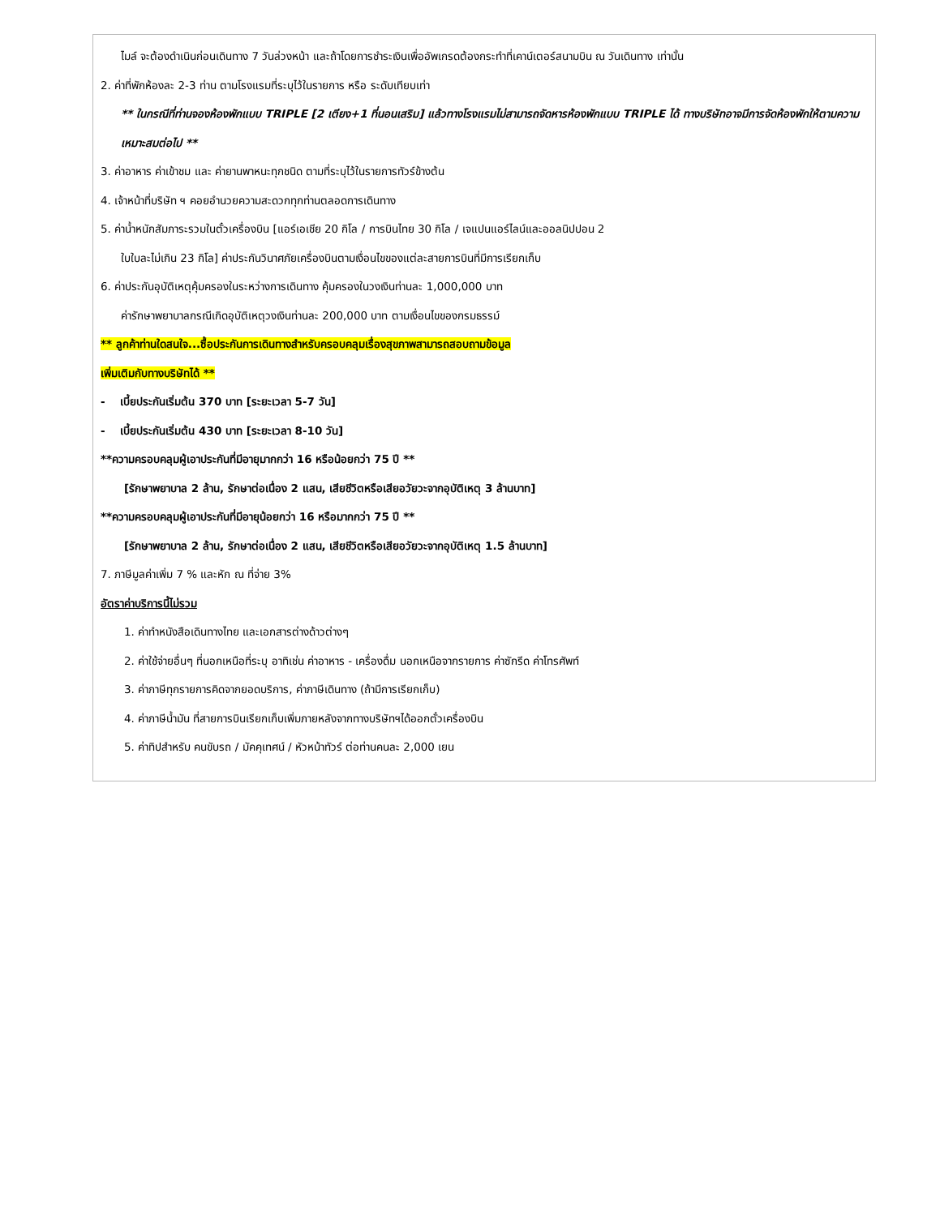ไมล์ จะต้องดำเนินก่อนเดินทาง 7 วันล่วงหน้า และถ้าโดยการชำระเงินเพื่ออัพเกรดต้องกระทำที่เคาน์เตอร์สนามบิน ณ วันเดินทาง เท่านั้น
2. ค่าที่พักห้องละ 2-3 ท่าน ตามโรงแรมที่ระบุไว้ในรายการ หรือ ระดับเทียบเท่า
** ในกรณีที่ท่านจองห้องพักแบบ TRIPLE [2 เตียง+1 ที่นอนเสริม] แล้วทางโรงแรมไม่สามารถจัดหารห้องพักแบบ TRIPLE ได้ ทางบริษัทอาจมีการจัดห้องพักให้ตามความเหมาะสมต่อไป **
3. ค่าอาหาร ค่าเข้าชม และ ค่ายานพาหนะทุกชนิด ตามที่ระบุไว้ในรายการทัวร์ข้างต้น
4. เจ้าหน้าที่บริษัท ฯ คอยอำนวยความสะดวกทุกท่านตลอดการเดินทาง
5. ค่าน้ำหนักสัมภาระรวมในตั๋วเครื่องบิน [แอร์เอเชีย 20 กิโล / การบินไทย 30 กิโล / เจแปนแอร์ไลน์และออลนิปปอน 2
ใบใบละไม่เกิน 23 กิโล] ค่าประกันวินาศภัยเครื่องบินตามเงื่อนไขของแต่ละสายการบินที่มีการเรียกเก็บ
6. ค่าประกันอุบัติเหตุคุ้มครองในระหว่างการเดินทาง คุ้มครองในวงเงินท่านละ 1,000,000 บาท
ค่ารักษาพยาบาลกรณีเกิดอุบัติเหตุวงเงินท่านละ 200,000 บาท ตามเงื่อนไขของกรมธรรม์
** ลูกค้าท่านใดสนใจ...ซื้อประกันการเดินทางสำหรับครอบคลุมเรื่องสุขภาพสามารถสอบถามข้อมูล
เพิ่มเติมกับทางบริษัทได้ **
- เบี้ยประกันเริ่มต้น 370 บาท [ระยะเวลา 5-7 วัน]
- เบี้ยประกันเริ่มต้น 430 บาท [ระยะเวลา 8-10 วัน]
**ความครอบคลุมผู้เอาประกันที่มีอายุมากกว่า 16 หรือน้อยกว่า 75 ปี **
[รักษาพยาบาล 2 ล้าน, รักษาต่อเนื่อง 2 แสน, เสียชีวิตหรือเสียอวัยวะจากอุบัติเหตุ 3 ล้านบาท]
**ความครอบคลุมผู้เอาประกันที่มีอายุน้อยกว่า 16 หรือมากกว่า 75 ปี **
[รักษาพยาบาล 2 ล้าน, รักษาต่อเนื่อง 2 แสน, เสียชีวิตหรือเสียอวัยวะจากอุบัติเหตุ 1.5 ล้านบาท]
7. ภาษีมูลค่าเพิ่ม 7 % และหัก ณ ที่จ่าย 3%
อัตราค่าบริการนี้ไม่รวม
1. ค่าทำหนังสือเดินทางไทย และเอกสารต่างด้าวต่างๆ
2. ค่าใช้จ่ายอื่นๆ ที่นอกเหนือที่ระบุ อาทิเช่น ค่าอาหาร - เครื่องดื่ม นอกเหนือจากรายการ ค่าซักรีด ค่าโทรศัพท์
3. ค่าภาษีทุกรายการคิดจากยอดบริการ, ค่าภาษีเดินทาง (ถ้ามีการเรียกเก็บ)
4. ค่าภาษีน้ำมัน ที่สายการบินเรียกเก็บเพิ่มภายหลังจากทางบริษัทฯได้ออกตั๋วเครื่องบิน
5. ค่าทิปสำหรับ คนขับรถ / มัคคุเทศน์ / หัวหน้าทัวร์ ต่อท่านคนละ 2,000 เยน